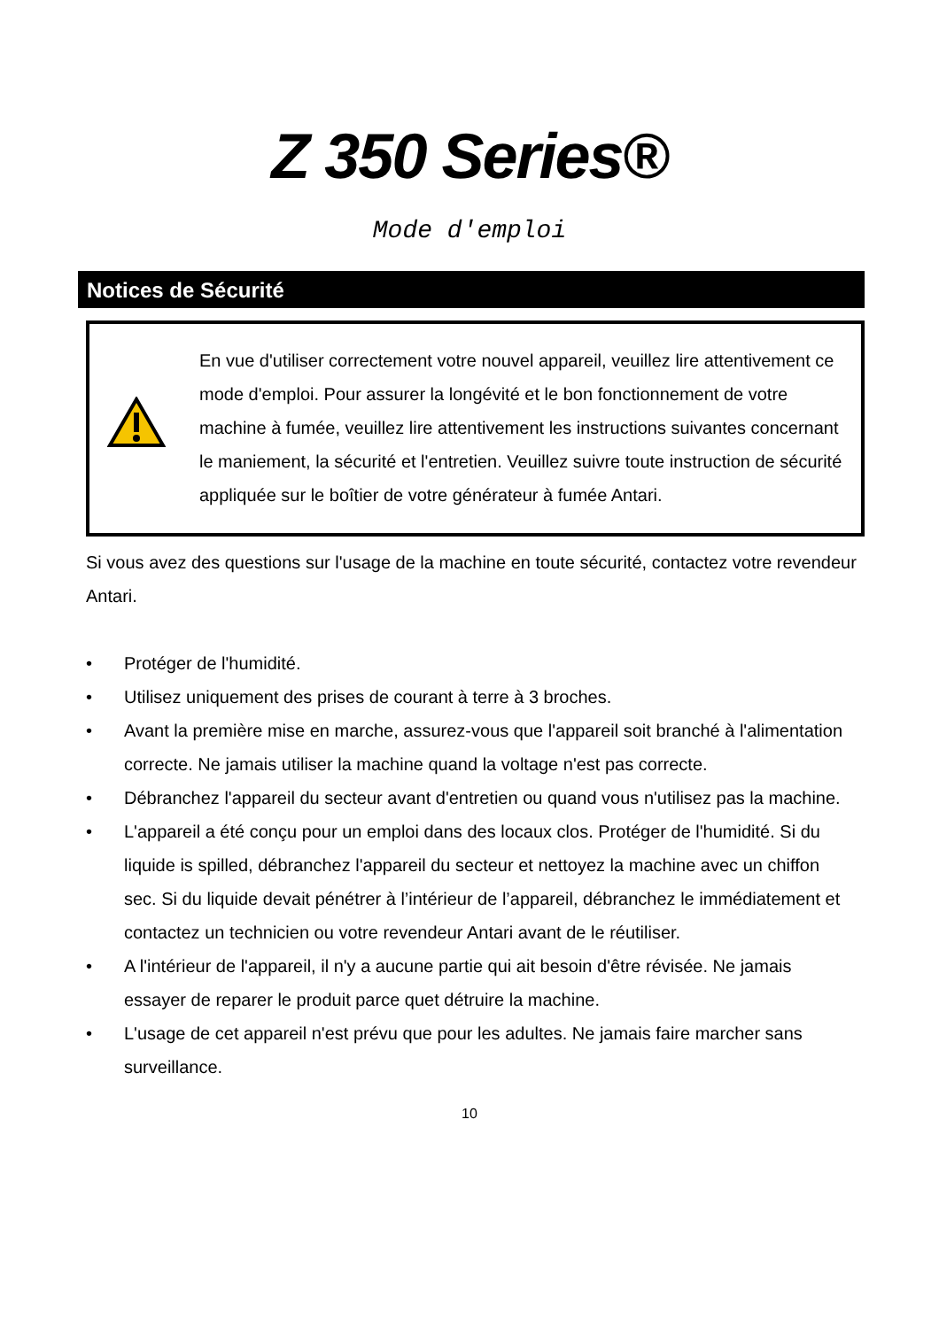Z 350 Series®
Mode d'emploi
Notices de Sécurité
En vue d'utiliser correctement votre nouvel appareil, veuillez lire attentivement ce mode d'emploi. Pour assurer la longévité et le bon fonctionnement de votre machine à fumée, veuillez lire attentivement les instructions suivantes concernant le maniement, la sécurité et l'entretien. Veuillez suivre toute instruction de sécurité appliquée sur le boîtier de votre générateur à fumée Antari.
Si vous avez des questions sur l'usage de la machine en toute sécurité, contactez votre revendeur Antari.
• Protéger de l'humidité.
• Utilisez uniquement des prises de courant à terre à 3 broches.
• Avant la première mise en marche, assurez-vous que l'appareil soit branché à l'alimentation correcte. Ne jamais utiliser la machine quand la voltage n'est pas correcte.
• Débranchez l'appareil du secteur avant d'entretien ou quand vous n'utilisez pas la machine.
• L'appareil a été conçu pour un emploi dans des locaux clos. Protéger de l'humidité. Si du liquide is spilled, débranchez l'appareil du secteur et nettoyez la machine avec un chiffon sec. Si du liquide devait pénétrer à l’intérieur de l’appareil, débranchez le immédiatement et contactez un technicien ou votre revendeur Antari avant de le réutiliser.
• A l'intérieur de l'appareil, il n'y a aucune partie qui ait besoin d'être révisée. Ne jamais essayer de reparer le produit parce quet détruire la machine.
• L'usage de cet appareil n'est prévu que pour les adultes. Ne jamais faire marcher sans surveillance.
10